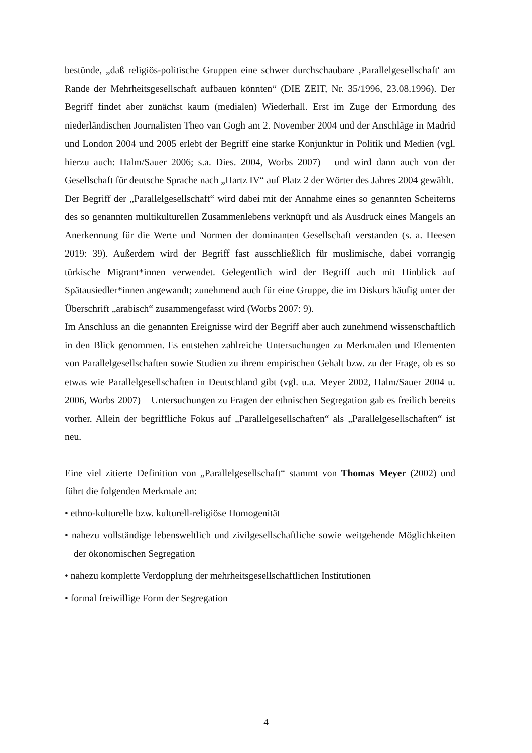bestünde, „daß religiös-politische Gruppen eine schwer durchschaubare ‚Parallelgesellschaft' am Rande der Mehrheitsgesellschaft aufbauen könnten“ (DIE ZEIT, Nr. 35/1996, 23.08.1996). Der Begriff findet aber zunächst kaum (medialen) Wiederhall. Erst im Zuge der Ermordung des niederländischen Journalisten Theo van Gogh am 2. November 2004 und der Anschläge in Madrid und London 2004 und 2005 erlebt der Begriff eine starke Konjunktur in Politik und Medien (vgl. hierzu auch: Halm/Sauer 2006; s.a. Dies. 2004, Worbs 2007) – und wird dann auch von der Gesellschaft für deutsche Sprache nach „Hartz IV“ auf Platz 2 der Wörter des Jahres 2004 gewählt.
Der Begriff der „Parallelgesellschaft“ wird dabei mit der Annahme eines so genannten Scheiterns des so genannten multikulturellen Zusammenlebens verknüpft und als Ausdruck eines Mangels an Anerkennung für die Werte und Normen der dominanten Gesellschaft verstanden (s. a. Heesen 2019: 39). Außerdem wird der Begriff fast ausschließlich für muslimische, dabei vorrangig türkische Migrant*innen verwendet. Gelegentlich wird der Begriff auch mit Hinblick auf Spätausiedler*innen angewandt; zunehmend auch für eine Gruppe, die im Diskurs häufig unter der Überschrift „arabisch“ zusammengefasst wird (Worbs 2007: 9).
Im Anschluss an die genannten Ereignisse wird der Begriff aber auch zunehmend wissenschaftlich in den Blick genommen. Es entstehen zahlreiche Untersuchungen zu Merkmalen und Elementen von Parallelgesellschaften sowie Studien zu ihrem empirischen Gehalt bzw. zu der Frage, ob es so etwas wie Parallelgesellschaften in Deutschland gibt (vgl. u.a. Meyer 2002, Halm/Sauer 2004 u. 2006, Worbs 2007) – Untersuchungen zu Fragen der ethnischen Segregation gab es freilich bereits vorher. Allein der begriffliche Fokus auf „Parallelgesellschaften“ als „Parallelgesellschaften“ ist neu.
Eine viel zitierte Definition von „Parallelgesellschaft“ stammt von Thomas Meyer (2002) und führt die folgenden Merkmale an:
• ethno-kulturelle bzw. kulturell-religiöse Homogenität
• nahezu vollständige lebensweltlich und zivilgesellschaftliche sowie weitgehende Möglichkeiten der ökonomischen Segregation
• nahezu komplette Verdopplung der mehrheitsgesellschaftlichen Institutionen
• formal freiwillige Form der Segregation
4